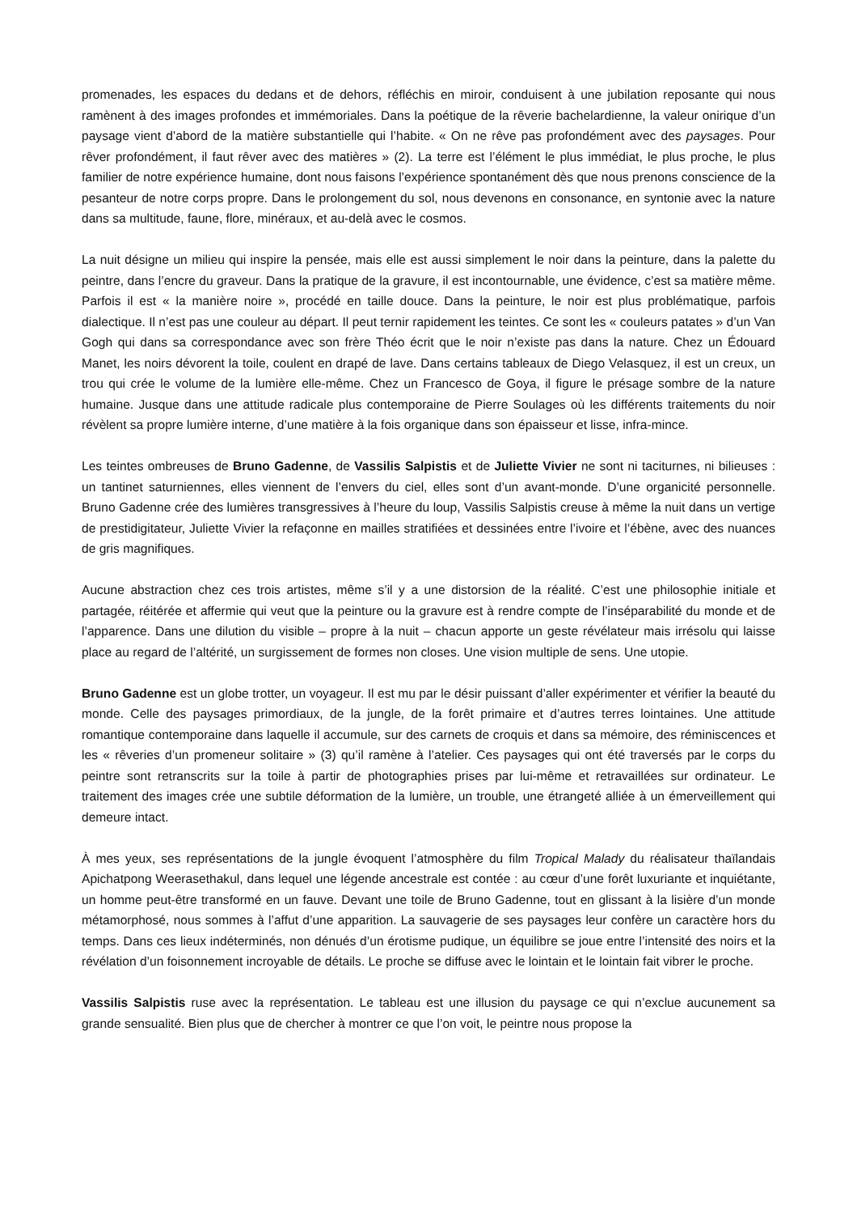promenades, les espaces du dedans et de dehors, réfléchis en miroir, conduisent à une jubilation reposante qui nous ramènent à des images profondes et immémoriales. Dans la poétique de la rêverie bachelardienne, la valeur onirique d’un paysage vient d’abord de la matière substantielle qui l’habite. « On ne rêve pas profondément avec des paysages. Pour rêver profondément, il faut rêver avec des matières » (2). La terre est l’élément le plus immédiat, le plus proche, le plus familier de notre expérience humaine, dont nous faisons l’expérience spontanément dès que nous prenons conscience de la pesanteur de notre corps propre. Dans le prolongement du sol, nous devenons en consonance, en syntonie avec la nature dans sa multitude, faune, flore, minéraux, et au-delà avec le cosmos.
La nuit désigne un milieu qui inspire la pensée, mais elle est aussi simplement le noir dans la peinture, dans la palette du peintre, dans l’encre du graveur. Dans la pratique de la gravure, il est incontournable, une évidence, c’est sa matière même. Parfois il est « la manière noire », procédé en taille douce. Dans la peinture, le noir est plus problématique, parfois dialectique. Il n’est pas une couleur au départ. Il peut ternir rapidement les teintes. Ce sont les « couleurs patates » d’un Van Gogh qui dans sa correspondance avec son frère Théo écrit que le noir n’existe pas dans la nature. Chez un Édouard Manet, les noirs dévorent la toile, coulent en drapé de lave. Dans certains tableaux de Diego Velasquez, il est un creux, un trou qui crée le volume de la lumière elle-même. Chez un Francesco de Goya, il figure le présage sombre de la nature humaine. Jusque dans une attitude radicale plus contemporaine de Pierre Soulages où les différents traitements du noir révèlent sa propre lumière interne, d’une matière à la fois organique dans son épaisseur et lisse, infra-mince.
Les teintes ombreuses de Bruno Gadenne, de Vassilis Salpistis et de Juliette Vivier ne sont ni taciturnes, ni bilieuses : un tantinet saturniennes, elles viennent de l’envers du ciel, elles sont d’un avant-monde. D’une organicité personnelle. Bruno Gadenne crée des lumières transgressives à l’heure du loup, Vassilis Salpistis creuse à même la nuit dans un vertige de prestidigitateur, Juliette Vivier la refaçonne en mailles stratifiées et dessinées entre l’ivoire et l’ébène, avec des nuances de gris magnifiques.
Aucune abstraction chez ces trois artistes, même s’il y a une distorsion de la réalité. C’est une philosophie initiale et partagée, réitérée et affermie qui veut que la peinture ou la gravure est à rendre compte de l’inséparabilité du monde et de l’apparence. Dans une dilution du visible – propre à la nuit – chacun apporte un geste révélateur mais irrésolu qui laisse place au regard de l’altérité, un surgissement de formes non closes. Une vision multiple de sens. Une utopie.
Bruno Gadenne est un globe trotter, un voyageur. Il est mu par le désir puissant d’aller expérimenter et vérifier la beauté du monde. Celle des paysages primordiaux, de la jungle, de la forêt primaire et d’autres terres lointaines. Une attitude romantique contemporaine dans laquelle il accumule, sur des carnets de croquis et dans sa mémoire, des réminiscences et les « rêveries d’un promeneur solitaire » (3) qu’il ramène à l’atelier. Ces paysages qui ont été traversés par le corps du peintre sont retranscrits sur la toile à partir de photographies prises par lui-même et retravaillées sur ordinateur. Le traitement des images crée une subtile déformation de la lumière, un trouble, une étrangeté alliée à un émerveillement qui demeure intact.
À mes yeux, ses représentations de la jungle évoquent l’atmosphère du film Tropical Malady du réalisateur thaïlandais Apichatpong Weerasethakul, dans lequel une légende ancestrale est contée : au cœur d’une forêt luxuriante et inquiétante, un homme peut-être transformé en un fauve. Devant une toile de Bruno Gadenne, tout en glissant à la lisière d’un monde métamorphosé, nous sommes à l’affut d’une apparition. La sauvagerie de ses paysages leur confère un caractère hors du temps. Dans ces lieux indéterminés, non dénués d’un érotisme pudique, un équilibre se joue entre l’intensité des noirs et la révélation d’un foisonnement incroyable de détails. Le proche se diffuse avec le lointain et le lointain fait vibrer le proche.
Vassilis Salpistis ruse avec la représentation. Le tableau est une illusion du paysage ce qui n’exclue aucunement sa grande sensualité. Bien plus que de chercher à montrer ce que l’on voit, le peintre nous propose la